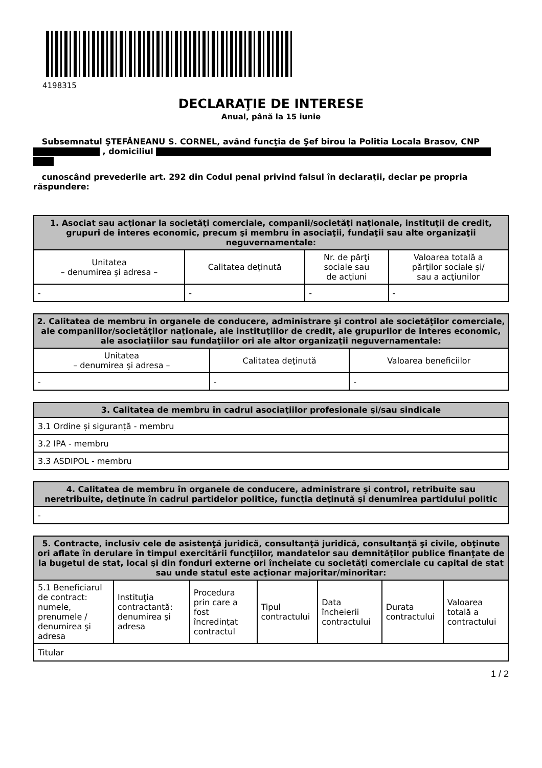4198315
DECLARAŢIE DE INTERESE
Anual, până la 15 iunie
Subsemnatul ŞTEFĂNEANU S. CORNEL, având funcţia de Şef birou la Politia Locala Brasov, CNP , domiciliul
cunoscând prevederile art. 292 din Codul penal privind falsul în declaraţii, declar pe propria răspundere:
| 1. Asociat sau acţionar la societăţi comerciale, companii/societăţi naţionale, instituţii de credit, grupuri de interes economic, precum şi membru în asociaţii, fundaţii sau alte organizaţii neguvernamentale: | | | |
| --- | --- | --- | --- |
| Unitatea – denumirea şi adresa – | Calitatea deţinută | Nr. de părţi sociale sau de acţiuni | Valoarea totală a părţilor sociale şi/ sau a acţiunilor |
| - | - | - | - |
| 2. Calitatea de membru în organele de conducere, administrare şi control ale societăţilor comerciale, ale companiilor/societăţilor naţionale, ale instituţiilor de credit, ale grupurilor de interes economic, ale asociaţiilor sau fundaţiilor ori ale altor organizaţii neguvernamentale: | | |
| --- | --- | --- |
| Unitatea – denumirea şi adresa – | Calitatea deţinută | Valoarea beneficiilor |
| - | - | - |
| 3. Calitatea de membru în cadrul asociaţiilor profesionale şi/sau sindicale |
| --- |
| 3.1 Ordine și siguranță - membru |
| 3.2 IPA - membru |
| 3.3 ASDIPOL - membru |
| 4. Calitatea de membru în organele de conducere, administrare şi control, retribuite sau neretribuite, deţinute în cadrul partidelor politice, funcţia deţinută şi denumirea partidului politic |
| --- |
| - |
| 5. Contracte, inclusiv cele de asistenţă juridică, consultanţă juridică, consultanţă şi civile, obţinute ori aflate în derulare în timpul exercitării funcţiilor, mandatelor sau demnităţilor publice finanţate de la bugetul de stat, local şi din fonduri externe ori încheiate cu societăţi comerciale cu capital de stat sau unde statul este acţionar majoritar/minoritar: | | | | | | |
| --- | --- | --- | --- | --- | --- | --- |
| 5.1 Beneficiarul de contract: numele, prenumele / denumirea şi adresa | Instituţia contractantă: denumirea şi adresa | Procedura prin care a fost încredinţat contractul | Tipul contractului | Data încheierii contractului | Durata contractului | Valoarea totală a contractului |
| Titular | | | | | | |
1 / 2